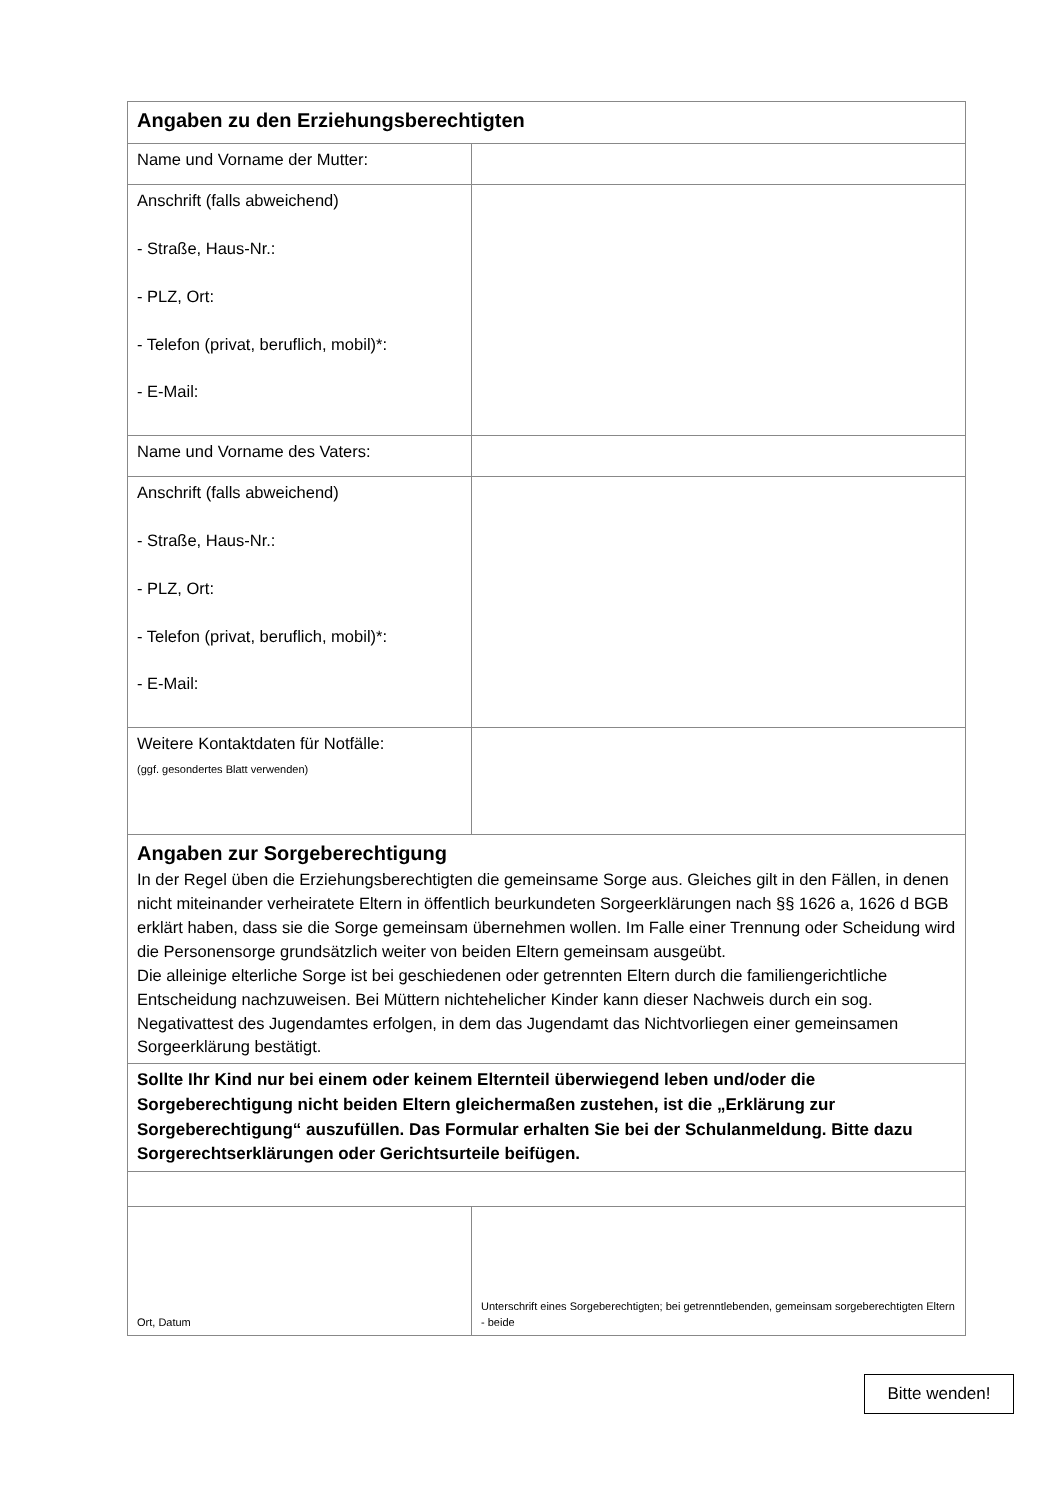| Angaben zu den Erziehungsberechtigten | |
| Name und Vorname der Mutter: | |
| Anschrift (falls abweichend) - Straße, Haus-Nr.: - PLZ, Ort: - Telefon (privat, beruflich, mobil)*: - E-Mail: | |
| Name und Vorname des Vaters: | |
| Anschrift (falls abweichend) - Straße, Haus-Nr.: - PLZ, Ort: - Telefon (privat, beruflich, mobil)*: - E-Mail: | |
| Weitere Kontaktdaten für Notfälle: (ggf. gesondertes Blatt verwenden) | |
| Angaben zur Sorgeberechtigung In der Regel üben die Erziehungsberechtigten die gemeinsame Sorge aus. Gleiches gilt in den Fällen, in denen nicht miteinander verheiratete Eltern in öffentlich beurkundeten Sorgeerklärungen nach §§ 1626 a, 1626 d BGB erklärt haben, dass sie die Sorge gemeinsam übernehmen wollen. Im Falle einer Trennung oder Scheidung wird die Personensorge grundsätzlich weiter von beiden Eltern gemeinsam ausgeübt. Die alleinige elterliche Sorge ist bei geschiedenen oder getrennten Eltern durch die familiengerichtliche Entscheidung nachzuweisen. Bei Müttern nichtehelicher Kinder kann dieser Nachweis durch ein sog. Negativattest des Jugendamtes erfolgen, in dem das Jugendamt das Nichtvorliegen einer gemeinsamen Sorgeerklärung bestätigt. | |
| Sollte Ihr Kind nur bei einem oder keinem Elternteil überwiegend leben und/oder die Sorgeberechtigung nicht beiden Eltern gleichermaßen zustehen, ist die „Erklärung zur Sorgeberechtigung“ auszufüllen. Das Formular erhalten Sie bei der Schulanmeldung. Bitte dazu Sorgerechtserklärungen oder Gerichtsurteile beifügen. | |
| Ort, Datum | Unterschrift eines Sorgeberechtigten; bei getrenntlebenden, gemeinsam sorgeberechtigten Eltern - beide |
Bitte wenden!